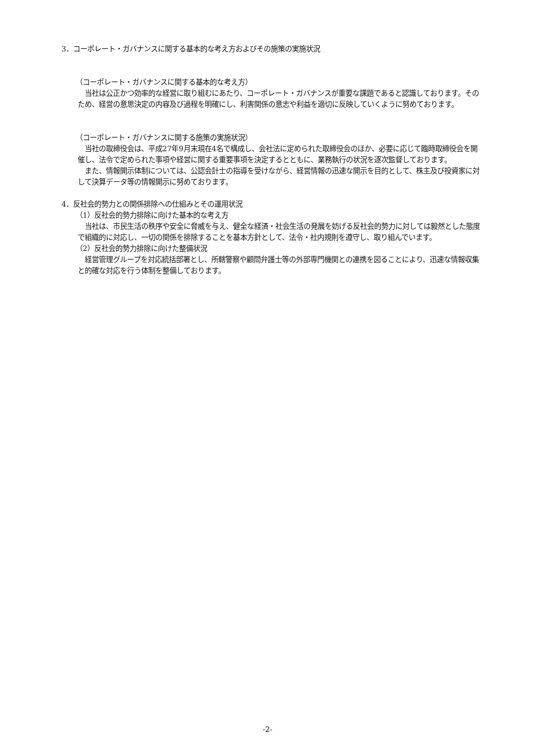3．コーポレート・ガバナンスに関する基本的な考え方およびその施策の実施状況
（コーポレート・ガバナンスに関する基本的な考え方）
　当社は公正かつ効率的な経営に取り組むにあたり、コーポレート・ガバナンスが重要な課題であると認識しております。そのため、経営の意思決定の内容及び過程を明確にし、利害関係の意志や利益を適切に反映していくように努めております。
（コーポレート・ガバナンスに関する施策の実施状況）
　当社の取締役会は、平成27年9月末現在4名で構成し、会社法に定められた取締役会のほか、必要に応じて臨時取締役会を開催し、法令で定められた事項や経営に関する重要事項を決定するとともに、業務執行の状況を逐次監督しております。
　また、情報開示体制については、公認会計士の指導を受けながら、経営情報の迅速な開示を目的として、株主及び投資家に対して決算データ等の情報開示に努めております。
4．反社会的勢力との関係排除への仕組みとその運用状況
（1）反社会的勢力排除に向けた基本的な考え方
　当社は、市民生活の秩序や安全に脅威を与え、健全な経済・社会生活の発展を妨げる反社会的勢力に対しては毅然とした態度で組織的に対応し、一切の関係を排除することを基本方針として、法令・社内規則を遵守し、取り組んでいます。
（2）反社会的勢力排除に向けた整備状況
　経営管理グループを対応統括部署とし、所轄警察や顧問弁護士等の外部専門機関との連携を図ることにより、迅速な情報収集と的確な対応を行う体制を整備しております。
-2-